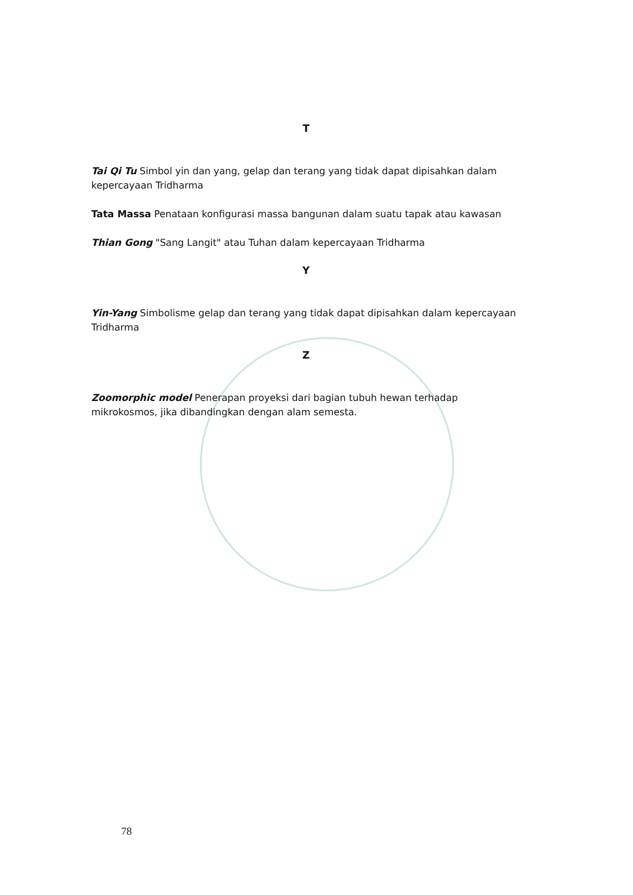T
Tai Qi Tu Simbol yin dan yang, gelap dan terang yang tidak dapat dipisahkan dalam kepercayaan Tridharma
Tata Massa Penataan konfigurasi massa bangunan dalam suatu tapak atau kawasan
Thian Gong "Sang Langit" atau Tuhan dalam kepercayaan Tridharma
Y
Yin-Yang Simbolisme gelap dan terang yang tidak dapat dipisahkan dalam kepercayaan Tridharma
Z
Zoomorphic model Penerapan proyeksi dari bagian tubuh hewan terhadap mikrokosmos, jika dibandingkan dengan alam semesta.
78